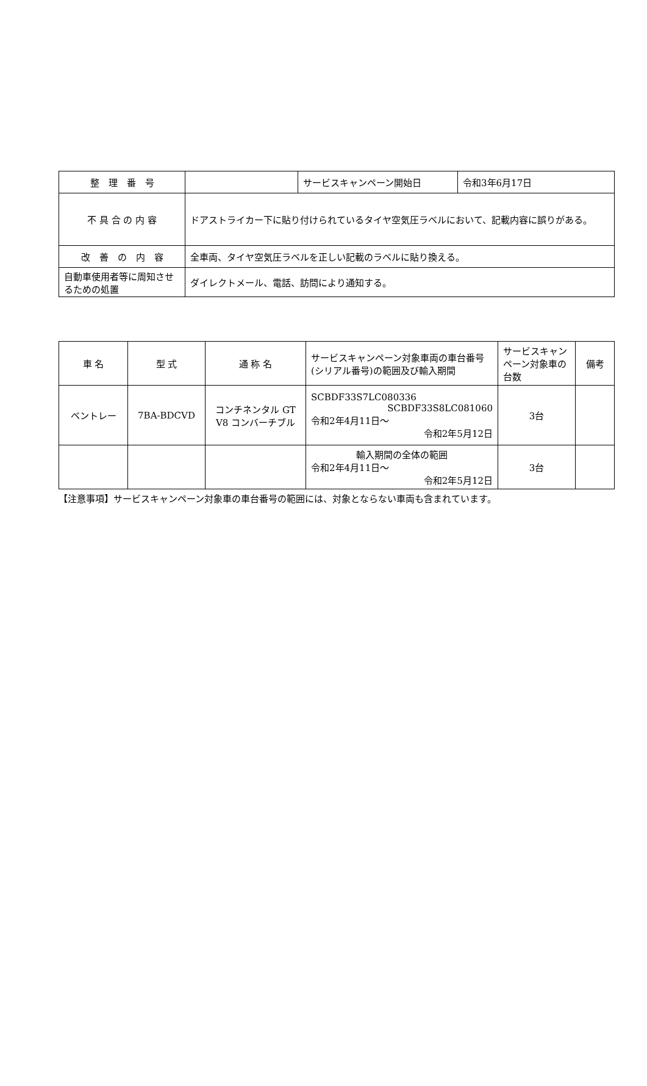| 整 理 番 号 | | サービスキャンペーン開始日 | 令和3年6月17日 |
| 不 具 合 の 内 容 | ドアストライカー下に貼り付けられているタイヤ空気圧ラベルにおいて、記載内容に誤りがある。 | | |
| 改 善 の 内 容 | 全車両、タイヤ空気圧ラベルを正しい記載のラベルに貼り換える。 | | |
| 自動車使用者等に周知させるための処置 | ダイレクトメール、電話、訪問により通知する。 | | |
| 車 名 | 型 式 | 通 称 名 | サービスキャンペーン対象車両の車台番号(シリアル番号)の範囲及び輸入期間 | サービスキャンペーン対象車の台数 | 備考 |
| --- | --- | --- | --- | --- | --- |
| ベントレー | 7BA-BDCVD | コンチネンタル GT V8 コンバーチブル | SCBDF33S7LC080336 SCBDF33S8LC081060 令和2年4月11日～ 令和2年5月12日 | 3台 | |
| | | | 輸入期間の全体の範囲 令和2年4月11日～ 令和2年5月12日 | 3台 | |
【注意事項】サービスキャンペーン対象車の車台番号の範囲には、対象とならない車両も含まれています。